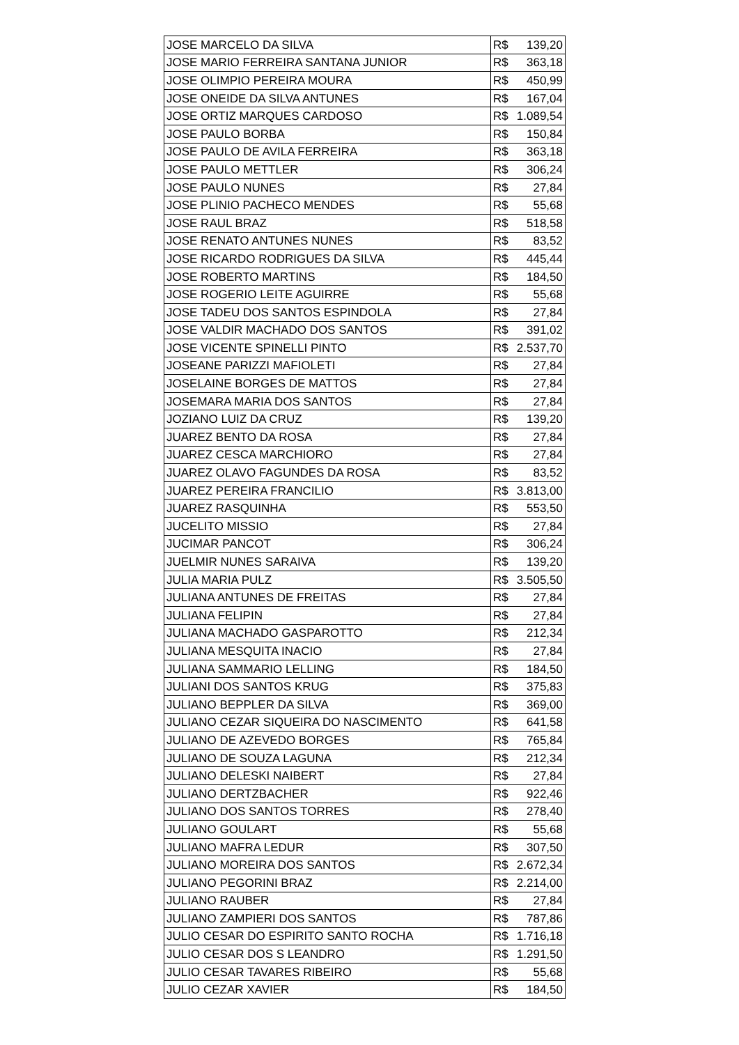| JOSE MARCELO DA SILVA | R$ 139,20 |
| JOSE MARIO FERREIRA SANTANA JUNIOR | R$ 363,18 |
| JOSE OLIMPIO PEREIRA MOURA | R$ 450,99 |
| JOSE ONEIDE DA SILVA ANTUNES | R$ 167,04 |
| JOSE ORTIZ MARQUES CARDOSO | R$ 1.089,54 |
| JOSE PAULO BORBA | R$ 150,84 |
| JOSE PAULO DE AVILA FERREIRA | R$ 363,18 |
| JOSE PAULO METTLER | R$ 306,24 |
| JOSE PAULO NUNES | R$ 27,84 |
| JOSE PLINIO PACHECO MENDES | R$ 55,68 |
| JOSE RAUL BRAZ | R$ 518,58 |
| JOSE RENATO ANTUNES NUNES | R$ 83,52 |
| JOSE RICARDO RODRIGUES DA SILVA | R$ 445,44 |
| JOSE ROBERTO MARTINS | R$ 184,50 |
| JOSE ROGERIO LEITE AGUIRRE | R$ 55,68 |
| JOSE TADEU DOS SANTOS ESPINDOLA | R$ 27,84 |
| JOSE VALDIR MACHADO DOS SANTOS | R$ 391,02 |
| JOSE VICENTE SPINELLI PINTO | R$ 2.537,70 |
| JOSEANE PARIZZI MAFIOLETI | R$ 27,84 |
| JOSELAINE BORGES DE MATTOS | R$ 27,84 |
| JOSEMARA MARIA DOS SANTOS | R$ 27,84 |
| JOZIANO LUIZ DA CRUZ | R$ 139,20 |
| JUAREZ BENTO DA ROSA | R$ 27,84 |
| JUAREZ CESCA MARCHIORO | R$ 27,84 |
| JUAREZ OLAVO FAGUNDES DA ROSA | R$ 83,52 |
| JUAREZ PEREIRA FRANCILIO | R$ 3.813,00 |
| JUAREZ RASQUINHA | R$ 553,50 |
| JUCELITO MISSIO | R$ 27,84 |
| JUCIMAR PANCOT | R$ 306,24 |
| JUELMIR NUNES SARAIVA | R$ 139,20 |
| JULIA MARIA PULZ | R$ 3.505,50 |
| JULIANA ANTUNES DE FREITAS | R$ 27,84 |
| JULIANA FELIPIN | R$ 27,84 |
| JULIANA MACHADO GASPAROTTO | R$ 212,34 |
| JULIANA MESQUITA INACIO | R$ 27,84 |
| JULIANA SAMMARIO LELLING | R$ 184,50 |
| JULIANI DOS SANTOS KRUG | R$ 375,83 |
| JULIANO BEPPLER DA SILVA | R$ 369,00 |
| JULIANO CEZAR SIQUEIRA DO NASCIMENTO | R$ 641,58 |
| JULIANO DE AZEVEDO BORGES | R$ 765,84 |
| JULIANO DE SOUZA LAGUNA | R$ 212,34 |
| JULIANO DELESKI NAIBERT | R$ 27,84 |
| JULIANO DERTZBACHER | R$ 922,46 |
| JULIANO DOS SANTOS TORRES | R$ 278,40 |
| JULIANO GOULART | R$ 55,68 |
| JULIANO MAFRA LEDUR | R$ 307,50 |
| JULIANO MOREIRA DOS SANTOS | R$ 2.672,34 |
| JULIANO PEGORINI BRAZ | R$ 2.214,00 |
| JULIANO RAUBER | R$ 27,84 |
| JULIANO ZAMPIERI DOS SANTOS | R$ 787,86 |
| JULIO CESAR DO ESPIRITO SANTO ROCHA | R$ 1.716,18 |
| JULIO CESAR DOS S LEANDRO | R$ 1.291,50 |
| JULIO CESAR TAVARES RIBEIRO | R$ 55,68 |
| JULIO CEZAR XAVIER | R$ 184,50 |